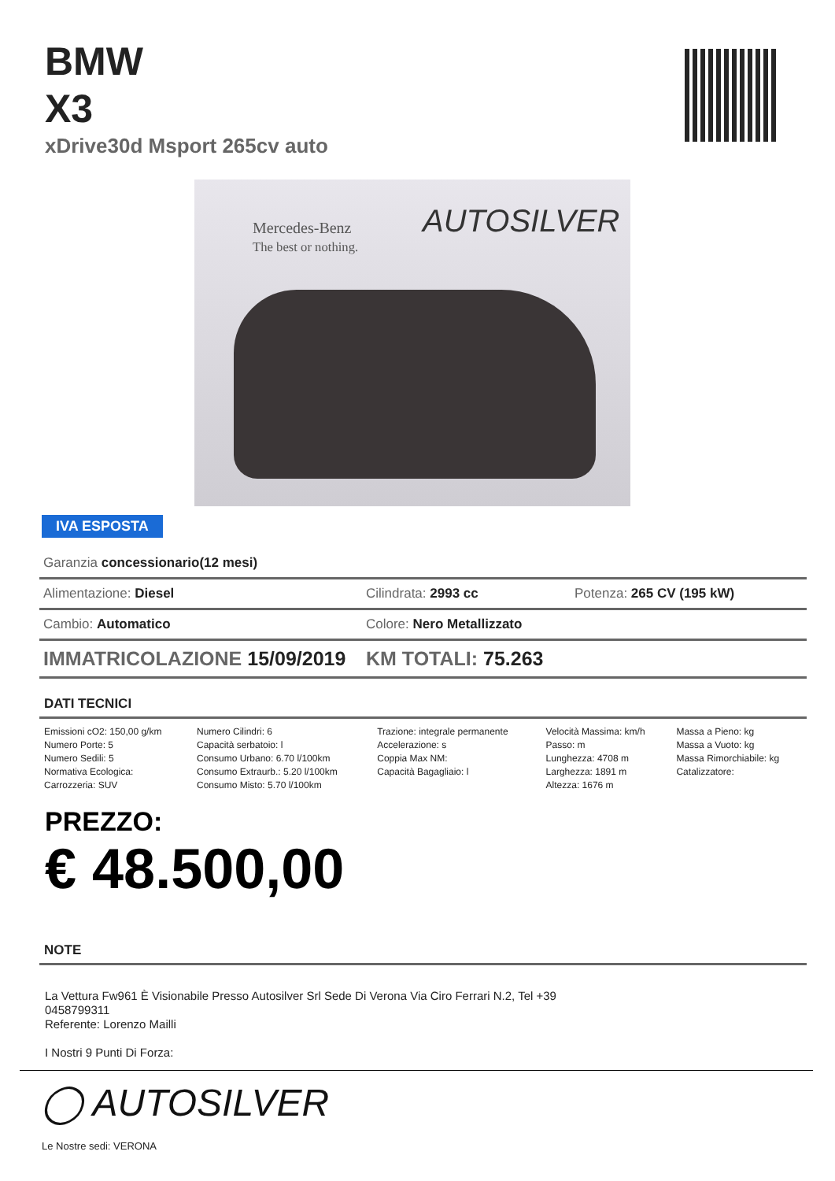BMW
X3
xDrive30d Msport 265cv auto
Mercedes-Benz
The best or nothing.
AUTOSILVER
IVA ESPOSTA
Garanzia concessionario(12 mesi)
Alimentazione: Diesel Cilindrata: 2993 cc Potenza: 265 CV (195 kW)
Cambio: Automatico Colore: Nero Metallizzato
IMMATRICOLAZIONE 15/09/2019 KM TOTALI: 75.263
DATI TECNICI
| Emissioni cO2: 150,00 g/km Numero Porte: 5 Numero Sedili: 5 Normativa Ecologica: Carrozzeria: SUV | Numero Cilindri: 6 Capacità serbatoio: l Consumo Urbano: 6.70 l/100km Consumo Extraurb.: 5.20 l/100km Consumo Misto: 5.70 l/100km | Trazione: integrale permanente Accelerazione: s Coppia Max NM: Capacità Bagagliaio: l | Velocità Massima: km/h Passo: m Lunghezza: 4708 m Larghezza: 1891 m Altezza: 1676 m | Massa a Pieno: kg Massa a Vuoto: kg Massa Rimorchiabile: kg Catalizzatore: |
PREZZO:
€ 48.500,00
NOTE
La Vettura Fw961 È Visionabile Presso Autosilver Srl Sede Di Verona Via Ciro Ferrari N.2, Tel +39 0458799311
Referente: Lorenzo Mailli
I Nostri 9 Punti Di Forza:
◯ AUTOSILVER
Le Nostre sedi: VERONA